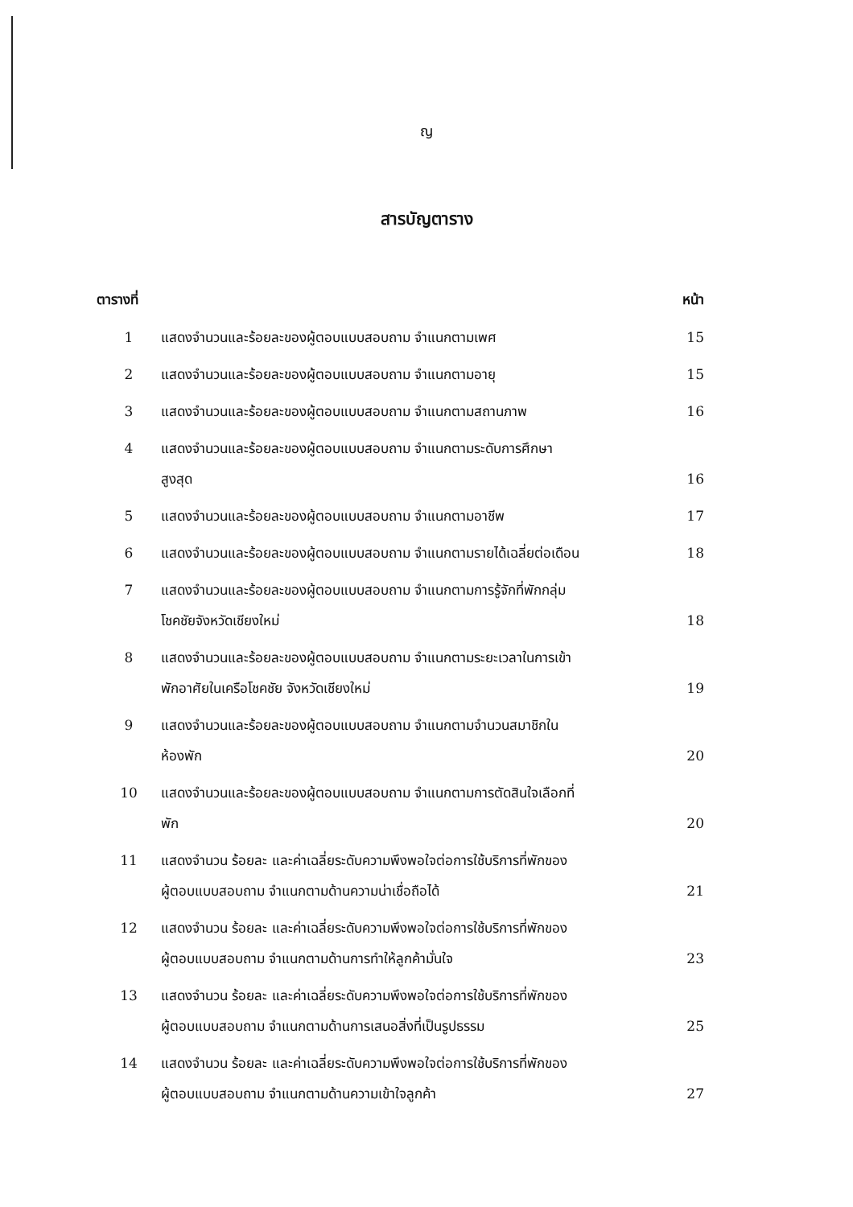ญ
สารบัญตาราง
| ตารางที่ | | หน้า |
| --- | --- | --- |
| 1 | แสดงจำนวนและร้อยละของผู้ตอบแบบสอบถาม จำแนกตามเพศ | 15 |
| 2 | แสดงจำนวนและร้อยละของผู้ตอบแบบสอบถาม จำแนกตามอายุ | 15 |
| 3 | แสดงจำนวนและร้อยละของผู้ตอบแบบสอบถาม จำแนกตามสถานภาพ | 16 |
| 4 | แสดงจำนวนและร้อยละของผู้ตอบแบบสอบถาม จำแนกตามระดับการศึกษา สูงสุด | 16 |
| 5 | แสดงจำนวนและร้อยละของผู้ตอบแบบสอบถาม จำแนกตามอาชีพ | 17 |
| 6 | แสดงจำนวนและร้อยละของผู้ตอบแบบสอบถาม จำแนกตามรายได้เฉลี่ยต่อเดือน | 18 |
| 7 | แสดงจำนวนและร้อยละของผู้ตอบแบบสอบถาม จำแนกตามการรู้จักที่พักกลุ่ม โชคชัยจังหวัดเชียงใหม่ | 18 |
| 8 | แสดงจำนวนและร้อยละของผู้ตอบแบบสอบถาม จำแนกตามระยะเวลาในการเข้า พักอาศัยในเครือโชคชัย จังหวัดเชียงใหม่ | 19 |
| 9 | แสดงจำนวนและร้อยละของผู้ตอบแบบสอบถาม จำแนกตามจำนวนสมาชิกใน ห้องพัก | 20 |
| 10 | แสดงจำนวนและร้อยละของผู้ตอบแบบสอบถาม จำแนกตามการตัดสินใจเลือกที่ พัก | 20 |
| 11 | แสดงจำนวน ร้อยละ และค่าเฉลี่ยระดับความพึงพอใจต่อการใช้บริการที่พักของ ผู้ตอบแบบสอบถาม จำแนกตามด้านความน่าเชื่อถือได้ | 21 |
| 12 | แสดงจำนวน ร้อยละ และค่าเฉลี่ยระดับความพึงพอใจต่อการใช้บริการที่พักของ ผู้ตอบแบบสอบถาม จำแนกตามด้านการทำให้ลูกค้ามั่นใจ | 23 |
| 13 | แสดงจำนวน ร้อยละ และค่าเฉลี่ยระดับความพึงพอใจต่อการใช้บริการที่พักของ ผู้ตอบแบบสอบถาม จำแนกตามด้านการเสนอสิ่งที่เป็นรูปธรรม | 25 |
| 14 | แสดงจำนวน ร้อยละ และค่าเฉลี่ยระดับความพึงพอใจต่อการใช้บริการที่พักของ ผู้ตอบแบบสอบถาม จำแนกตามด้านความเข้าใจลูกค้า | 27 |